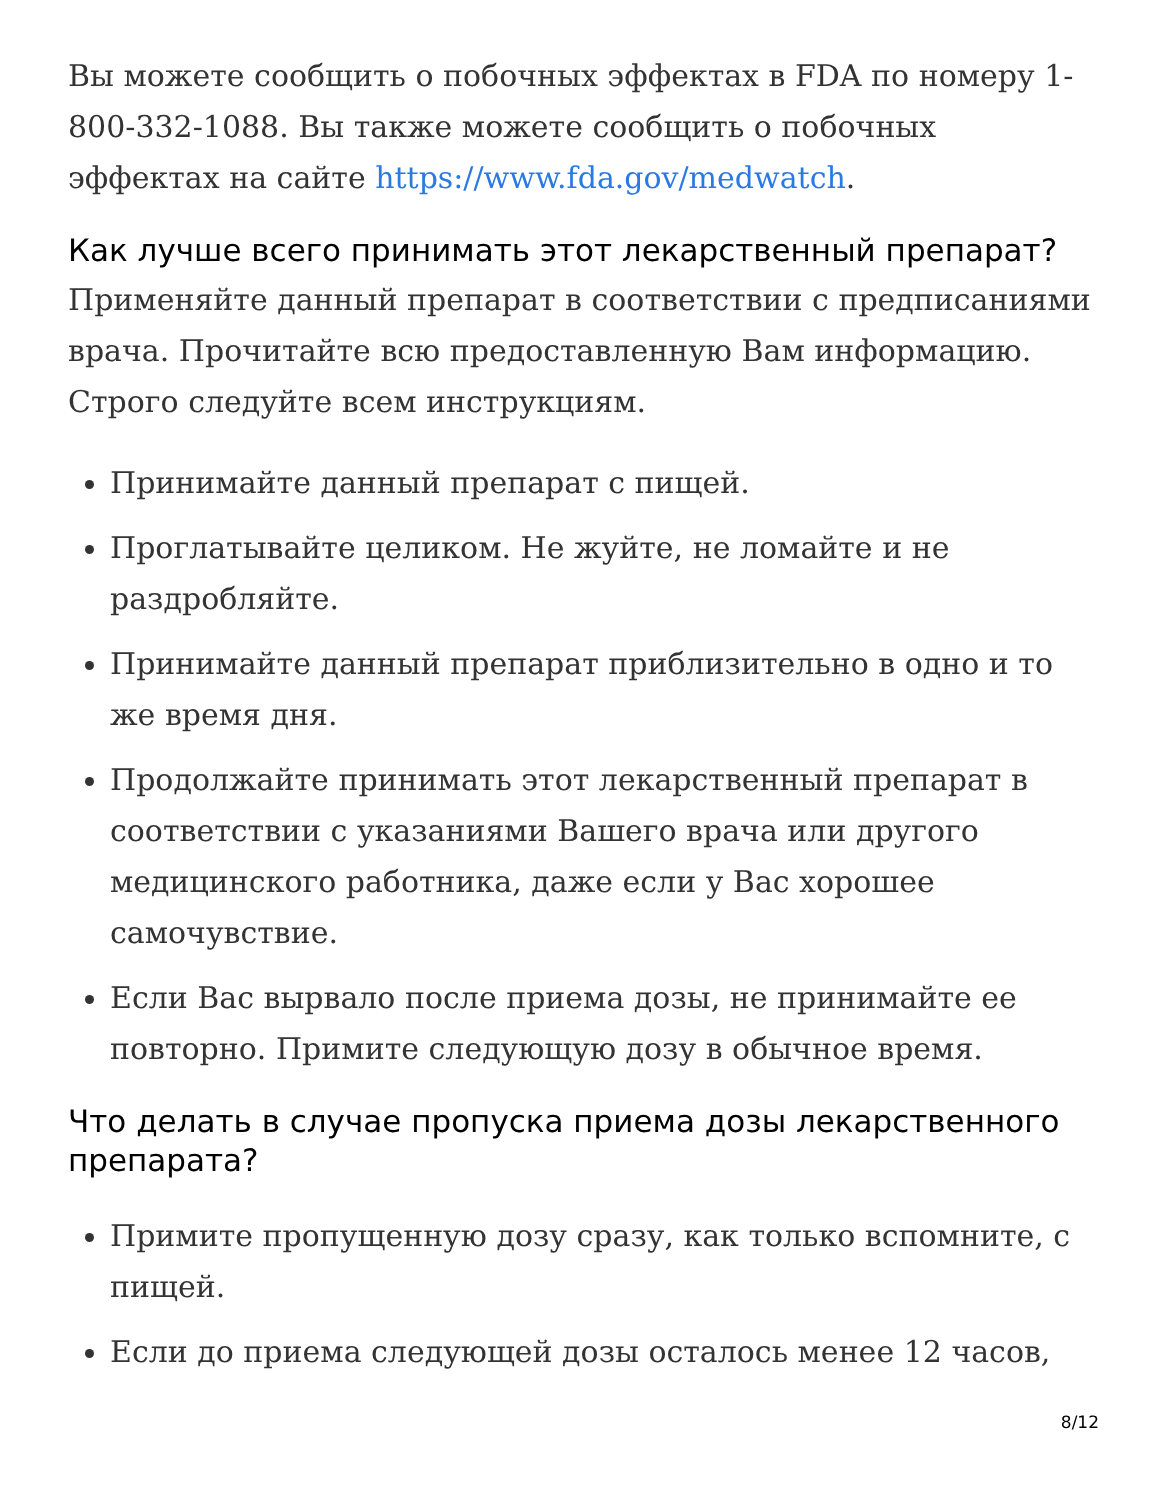Вы можете сообщить о побочных эффектах в FDA по номеру 1-800-332-1088. Вы также можете сообщить о побочных эффектах на сайте https://www.fda.gov/medwatch.
Как лучше всего принимать этот лекарственный препарат?
Применяйте данный препарат в соответствии с предписаниями врача. Прочитайте всю предоставленную Вам информацию. Строго следуйте всем инструкциям.
Принимайте данный препарат с пищей.
Проглатывайте целиком. Не жуйте, не ломайте и не раздробляйте.
Принимайте данный препарат приблизительно в одно и то же время дня.
Продолжайте принимать этот лекарственный препарат в соответствии с указаниями Вашего врача или другого медицинского работника, даже если у Вас хорошее самочувствие.
Если Вас вырвало после приема дозы, не принимайте ее повторно. Примите следующую дозу в обычное время.
Что делать в случае пропуска приема дозы лекарственного препарата?
Примите пропущенную дозу сразу, как только вспомните, с пищей.
Если до приема следующей дозы осталось менее 12 часов,
8/12